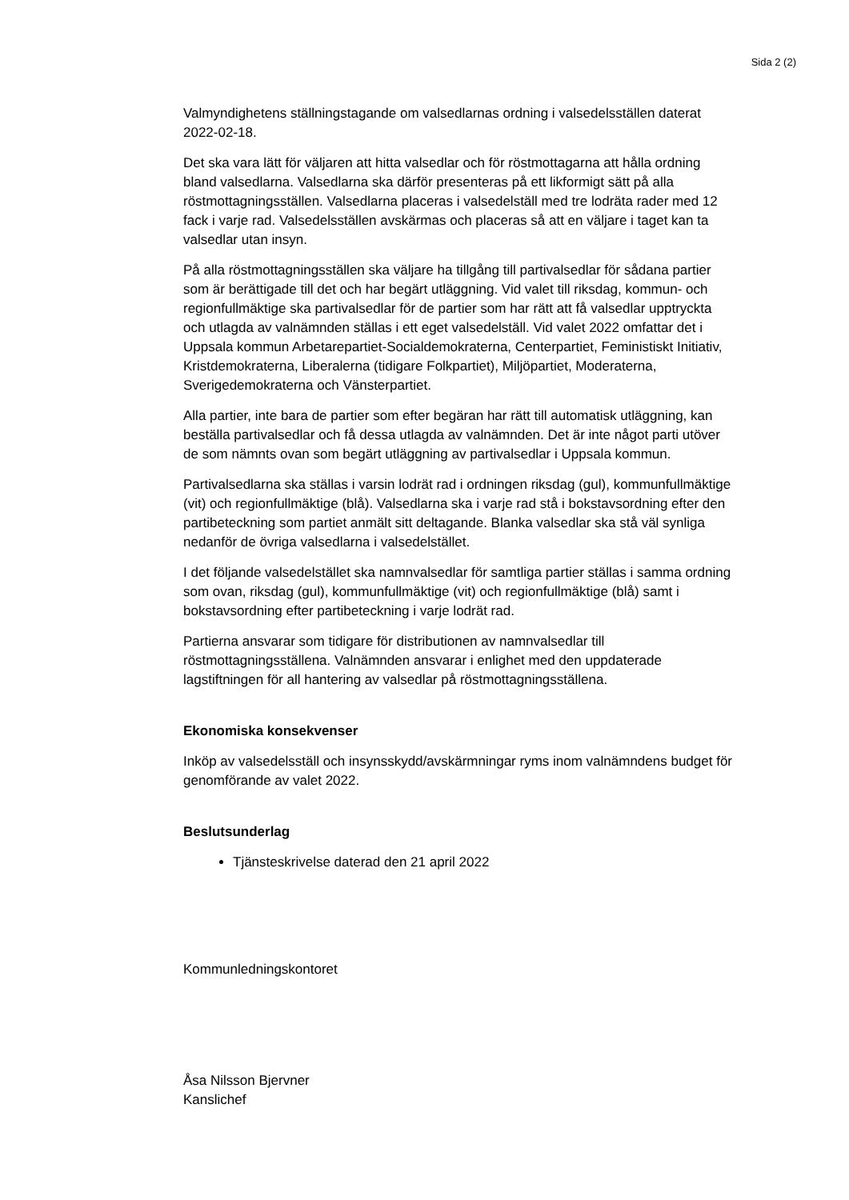Sida 2 (2)
Valmyndighetens ställningstagande om valsedlarnas ordning i valsedelsställen daterat 2022-02-18.
Det ska vara lätt för väljaren att hitta valsedlar och för röstmottagarna att hålla ordning bland valsedlarna. Valsedlarna ska därför presenteras på ett likformigt sätt på alla röstmottagningsställen. Valsedlarna placeras i valsedelställ med tre lodräta rader med 12 fack i varje rad. Valsedelsställen avskärmas och placeras så att en väljare i taget kan ta valsedlar utan insyn.
På alla röstmottagningsställen ska väljare ha tillgång till partivalsedlar för sådana partier som är berättigade till det och har begärt utläggning. Vid valet till riksdag, kommun- och regionfullmäktige ska partivalsedlar för de partier som har rätt att få valsedlar upptryckta och utlagda av valnämnden ställas i ett eget valsedelställ. Vid valet 2022 omfattar det i Uppsala kommun Arbetarepartiet-Socialdemokraterna, Centerpartiet, Feministiskt Initiativ, Kristdemokraterna, Liberalerna (tidigare Folkpartiet), Miljöpartiet, Moderaterna, Sverigedemokraterna och Vänsterpartiet.
Alla partier, inte bara de partier som efter begäran har rätt till automatisk utläggning, kan beställa partivalsedlar och få dessa utlagda av valnämnden. Det är inte något parti utöver de som nämnts ovan som begärt utläggning av partivalsedlar i Uppsala kommun.
Partivalsedlarna ska ställas i varsin lodrät rad i ordningen riksdag (gul), kommunfullmäktige (vit) och regionfullmäktige (blå). Valsedlarna ska i varje rad stå i bokstavsordning efter den partibeteckning som partiet anmält sitt deltagande. Blanka valsedlar ska stå väl synliga nedanför de övriga valsedlarna i valsedelstället.
I det följande valsedelstället ska namnvalsedlar för samtliga partier ställas i samma ordning som ovan, riksdag (gul), kommunfullmäktige (vit) och regionfullmäktige (blå) samt i bokstavsordning efter partibeteckning i varje lodrät rad.
Partierna ansvarar som tidigare för distributionen av namnvalsedlar till röstmottagningsställena. Valnämnden ansvarar i enlighet med den uppdaterade lagstiftningen för all hantering av valsedlar på röstmottagningsställena.
Ekonomiska konsekvenser
Inköp av valsedelsställ och insynsskydd/avskärmningar ryms inom valnämndens budget för genomförande av valet 2022.
Beslutsunderlag
Tjänsteskrivelse daterad den 21 april 2022
Kommunledningskontoret
Åsa Nilsson Bjervner
Kanslichef